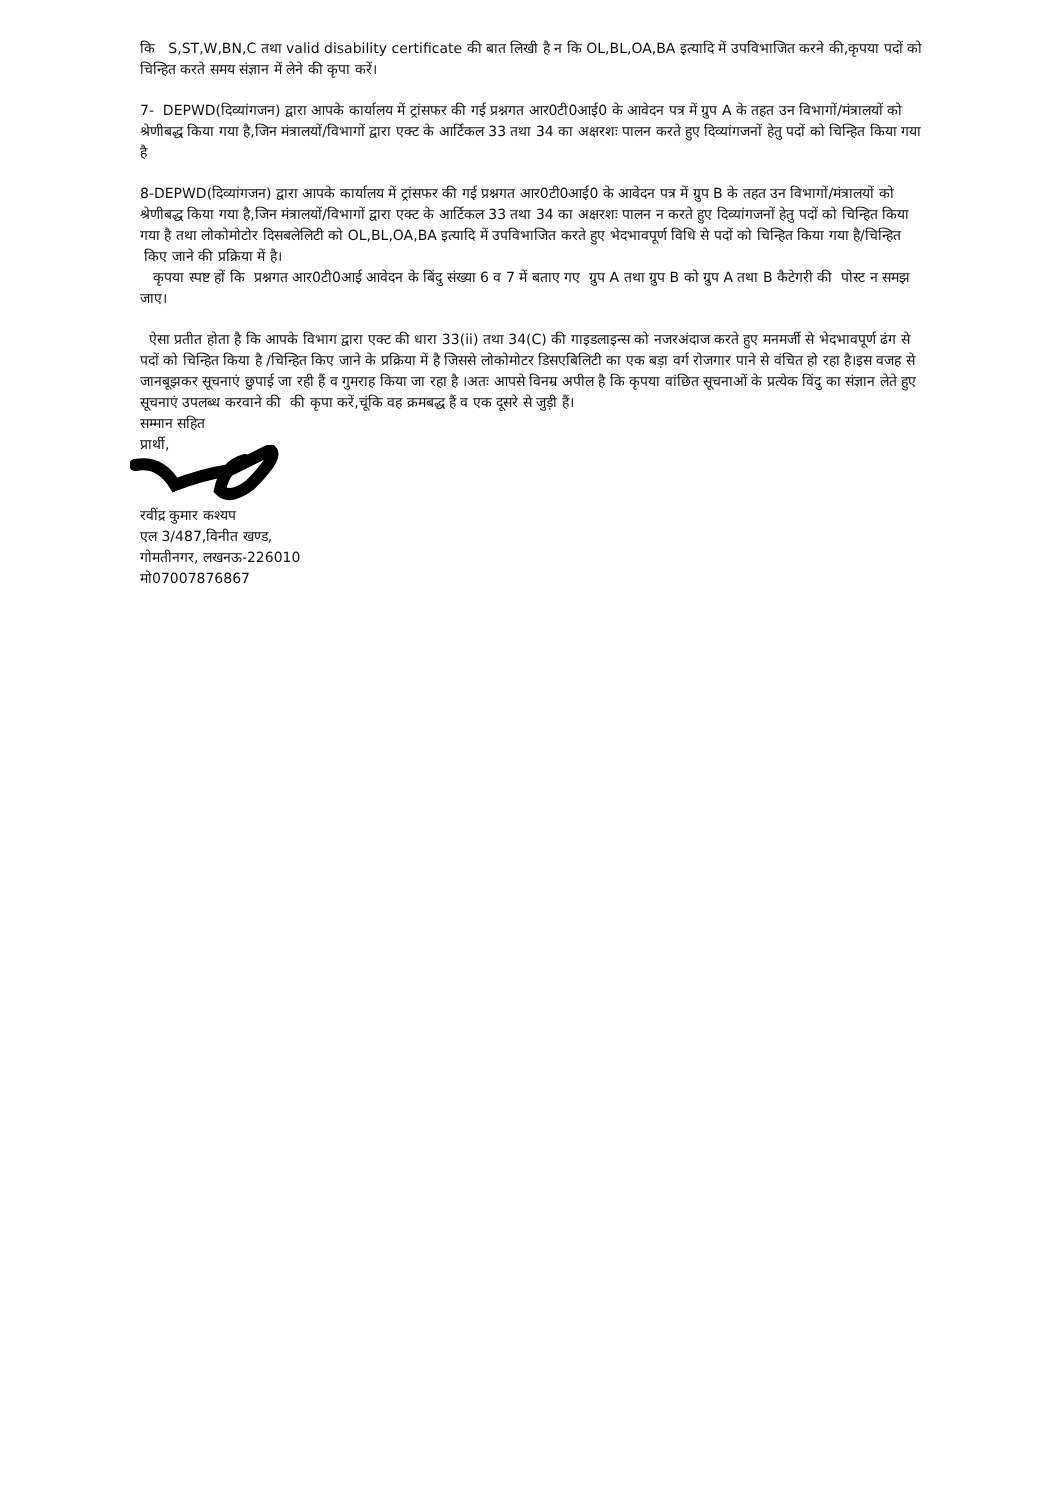कि S,ST,W,BN,C तथा valid disability certificate की बात लिखी है न कि OL,BL,OA,BA इत्यादि में उपविभाजित करने की,कृपया पदों को चिन्हित करते समय संज्ञान में लेने की कृपा करें।
7- DEPWD(दिव्यांगजन) द्वारा आपके कार्यालय में ट्रांसफर की गई प्रश्नगत आर0टी0आई0 के आवेदन पत्र में ग्रुप A के तहत उन विभागों/मंत्रालयों को श्रेणीबद्ध किया गया है,जिन मंत्रालयों/विभागों द्वारा एक्ट के आर्टिकल 33 तथा 34 का अक्षरशः पालन करते हुए दिव्यांगजनों हेतु पदों को चिन्हित किया गया है
8-DEPWD(दिव्यांगजन) द्वारा आपके कार्यालय में ट्रांसफर की गई प्रश्नगत आर0टी0आई0 के आवेदन पत्र में ग्रुप B के तहत उन विभागों/मंत्रालयों को श्रेणीबद्ध किया गया है,जिन मंत्रालयों/विभागों द्वारा एक्ट के आर्टिकल 33 तथा 34 का अक्षरशः पालन न करते हुए दिव्यांगजनों हेतु पदों को चिन्हित किया गया है तथा लोकोमोटोर दिसबलेलिटी को OL,BL,OA,BA इत्यादि में उपविभाजित करते हुए भेदभावपूर्ण विधि से पदों को चिन्हित किया गया है/चिन्हित किए जाने की प्रक्रिया में है।
कृपया स्पष्ट हों कि प्रश्नगत आर0टी0आई आवेदन के बिंदु संख्या 6 व 7 में बताए गए ग्रुप A तथा ग्रुप B को ग्रुप A तथा B कैटेगरी की पोस्ट न समझ जाए।
ऐसा प्रतीत होता है कि आपके विभाग द्वारा एक्ट की धारा 33(ii) तथा 34(C) की गाइडलाइन्स को नजरअंदाज करते हुए मनमर्जी से भेदभावपूर्ण ढंग से पदों को चिन्हित किया है /चिन्हित किए जाने के प्रक्रिया में है जिससे लोकोमोटर डिसएबिलिटी का एक बड़ा वर्ग रोजगार पाने से वंचित हो रहा है।इस वजह से जानबूझकर सूचनाएं छुपाई जा रही हैं व गुमराह किया जा रहा है ।अतः आपसे विनम्र अपील है कि कृपया वांछित सूचनाओं के प्रत्येक विंदु का संज्ञान लेते हुए सूचनाएं उपलब्ध करवाने की की कृपा करें,चूंकि वह क्रमबद्ध हैं व एक दूसरे से जुड़ी हैं।
सम्मान सहित
प्रार्थी,
रवींद्र कुमार कश्यप
एल 3/487,विनीत खण्ड,
गोमतीनगर, लखनऊ-226010
मो07007876867